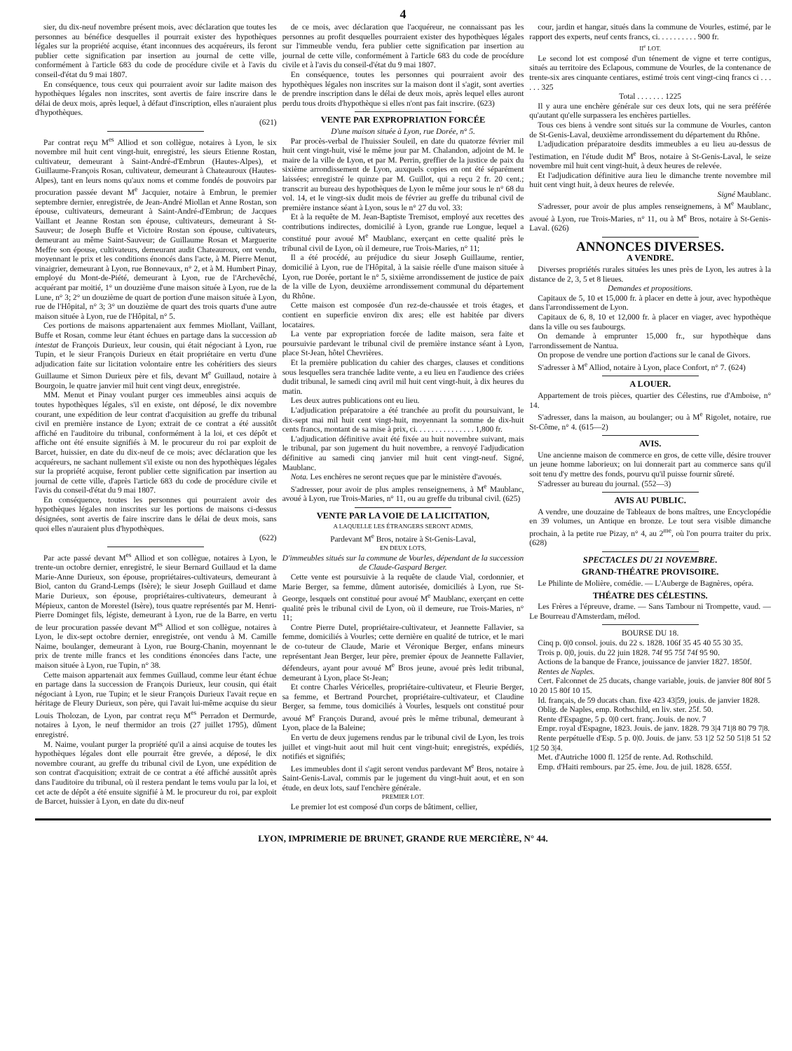4
sier, du dix-neuf novembre présent mois, avec déclaration que toutes les personnes au bénéfice desquelles il pourrait exister des hypothèques légales sur la propriété acquise, étant inconnues des acquéreurs, ils feront publier cette signification par insertion au journal de cette ville, conformément à l'article 683 du code de procédure civile et à l'avis du conseil-d'état du 9 mai 1807.
En conséquence, tous ceux qui pourraient avoir sur ladite maison des hypothèques légales non inscrites, sont avertis de faire inscrire dans le délai de deux mois, après lequel, à défaut d'inscription, elles n'auraient plus d'hypothèques.
(621)
Par contrat reçu M<sup>es</sup> Alliod et son collègue, notaires à Lyon, le six novembre mil huit cent vingt-huit, enregistré, les sieurs Etienne Rostan, cultivateur, demeurant à Saint-André-d'Embrun (Hautes-Alpes), et Guillaume-François Rosan, cultivateur, demeurant à Chateauroux (Hautes-Alpes), tant en leurs noms qu'aux noms et comme fondés de pouvoirs par procuration passée devant M<sup>e</sup> Jacquier, notaire à Embrun, le premier septembre dernier, enregistrée, de Jean-André Miollan et Anne Rostan, son épouse, cultivateurs, demeurant à Saint-André-d'Embrun; de Jacques Vaillant et Jeanne Rostan son épouse, cultivateurs, demeurant à St-Sauveur; de Joseph Buffe et Victoire Rostan son épouse, cultivateurs, demeurant au même Saint-Sauveur; de Guillaume Rosan et Marguerite Meffre son épouse, cultivateurs, demeurant audit Chateauroux, ont vendu, moyennant le prix et les conditions énoncés dans l'acte, à M. Pierre Menut, vinaigrier, demeurant à Lyon, rue Bonnevaux, n° 2, et à M. Humbert Pinay, employé du Mont-de-Piété, demeurant à Lyon, rue de l'Archevêché, acquérant par moitié, 1° un douzième d'une maison située à Lyon, rue de la Lune, n° 3; 2° un douzième de quart de portion d'une maison située à Lyon, rue de l'Hôpital, n° 3; 3° un douzième de quart des trois quarts d'une autre maison située à Lyon, rue de l'Hôpital, n° 5.
Ces portions de maisons appartenaient aux femmes Miollant, Vaillant, Buffe et Rosan, comme leur étant échues en partage dans la succession ab intestat de François Durieux, leur cousin, qui était négociant à Lyon, rue Tupin, et le sieur François Durieux en était propriétaire en vertu d'une adjudication faite sur licitation volontaire entre les cohéritiers des sieurs Guillaume et Simon Durieux père et fils, devant M<sup>e</sup> Guillaud, notaire à Bourgoin, le quatre janvier mil huit cent vingt deux, enregistrée.
MM. Menut et Pinay voulant purger ces immeubles ainsi acquis de toutes hypothèques légales, s'il en existe, ont déposé, le dix novembre courant, une expédition de leur contrat d'acquisition au greffe du tribunal civil en première instance de Lyon; extrait de ce contrat a été aussitôt affiché en l'auditoire du tribunal, conformément à la loi, et ces dépôt et affiche ont été ensuite signifiés à M. le procureur du roi par exploit de Barcet, huissier, en date du dix-neuf de ce mois; avec déclaration que les acquéreurs, ne sachant nullement s'il existe ou non des hypothèques légales sur la propriété acquise, feront publier cette signification par insertion au journal de cette ville, d'après l'article 683 du code de procédure civile et l'avis du conseil-d'état du 9 mai 1807.
En conséquence, toutes les personnes qui pourraient avoir des hypothèques légales non inscrites sur les portions de maisons ci-dessus désignées, sont avertis de faire inscrire dans le délai de deux mois, sans quoi elles n'auraient plus d'hypothèques.
(622)
Par acte passé devant M<sup>es</sup> Alliod et son collègue, notaires à Lyon, le trente-un octobre dernier, enregistré, le sieur Bernard Guillaud et la dame Marie-Anne Durieux, son épouse, propriétaires-cultivateurs, demeurant à Biol, canton du Grand-Lemps (Isère); le sieur Joseph Guillaud et dame Marie Durieux, son épouse, propriétaires-cultivateurs, demeurant à Mépieux, canton de Morestel (Isère), tous quatre représentés par M. Henri-Pierre Dominget fils, légiste, demeurant à Lyon, rue de la Barre, en vertu de leur procuration passée devant M<sup>es</sup> Alliod et son collègue, notaires à Lyon, le dix-sept octobre dernier, enregistrée, ont vendu à M. Camille Naime, boulanger, demeurant à Lyon, rue Bourg-Chanin, moyennant le prix de trente mille francs et les conditions énoncées dans l'acte, une maison située à Lyon, rue Tupin, n° 38.
Cette maison appartenait aux femmes Guillaud, comme leur étant échue en partage dans la succession de François Durieux, leur cousin, qui était négociant à Lyon, rue Tupin; et le sieur François Durieux l'avait reçue en héritage de Fleury Durieux, son père, qui l'avait lui-même acquise du sieur Louis Tholozan, de Lyon, par contrat reçu M<sup>es</sup> Perradon et Dermurde, notaires à Lyon, le neuf thermidor an trois (27 juillet 1795), dûment enregistré.
M. Naime, voulant purger la propriété qu'il a ainsi acquise de toutes les hypothèques légales dont elle pourrait être grevée, a déposé, le dix novembre courant, au greffe du tribunal civil de Lyon, une expédition de son contrat d'acquisition; extrait de ce contrat a été affiché aussitôt après dans l'auditoire du tribunal, où il restera pendant le tems voulu par la loi, et cet acte de dépôt a été ensuite signifié à M. le procureur du roi, par exploit de Barcet, huissier à Lyon, en date du dix-neuf
de ce mois, avec déclaration que l'acquéreur, ne connaissant pas les personnes au profit desquelles pourraient exister des hypothèques légales sur l'immeuble vendu, fera publier cette signification par insertion au journal de cette ville, conformément à l'article 683 du code de procédure civile et à l'avis du conseil-d'état du 9 mai 1807.
En conséquence, toutes les personnes qui pourraient avoir des hypothèques légales non inscrites sur la maison dont il s'agit, sont averties de prendre inscription dans le délai de deux mois, après lequel elles auront perdu tous droits d'hypothèque si elles n'ont pas fait inscrire. (623)
VENTE PAR EXPROPRIATION FORCÉE
D'une maison située à Lyon, rue Dorée, n° 5.
Par procès-verbal de l'huissier Souleil, en date du quatorze février mil huit cent vingt-huit, visé le même jour par M. Chalandon, adjoint de M. le maire de la ville de Lyon, et par M. Perrin, greffier de la justice de paix du sixième arrondissement de Lyon, auxquels copies en ont été séparément laissées; enregistré le quinze par M. Guillot, qui a reçu 2 fr. 20 cent.; transcrit au bureau des hypothèques de Lyon le même jour sous le n° 68 du vol. 14, et le vingt-six dudit mois de février au greffe du tribunal civil de première instance séant à Lyon, sous le n° 27 du vol. 33:
Et à la requête de M. Jean-Baptiste Tremisot, employé aux recettes des contributions indirectes, domicilié à Lyon, grande rue Longue, lequel a constitué pour avoué M<sup>e</sup> Maublanc, exerçant en cette qualité près le tribunal civil de Lyon, où il demeure, rue Trois-Maries, n° 11;
Il a été procédé, au préjudice du sieur Joseph Guillaume, rentier, domicilié à Lyon, rue de l'Hôpital, à la saisie réelle d'une maison située à Lyon, rue Dorée, portant le n° 5, sixième arrondissement de justice de paix de la ville de Lyon, deuxième arrondissement communal du département du Rhône.
Cette maison est composée d'un rez-de-chaussée et trois étages, et contient en superficie environ dix ares; elle est habitée par divers locataires.
La vente par expropriation forcée de ladite maison, sera faite et poursuivie pardevant le tribunal civil de première instance séant à Lyon, place St-Jean, hôtel Chevrières.
Et la première publication du cahier des charges, clauses et conditions sous lesquelles sera tranchée ladite vente, a eu lieu en l'audience des criées dudit tribunal, le samedi cinq avril mil huit cent vingt-huit, à dix heures du matin.
Les deux autres publications ont eu lieu.
L'adjudication préparatoire a été tranchée au profit du poursuivant, le dix-sept mai mil huit cent vingt-huit, moyennant la somme de dix-huit cents francs, montant de sa mise à prix, ci. . . . . . . . . . . . . . . 1,800 fr.
L'adjudication définitive avait été fixée au huit novembre suivant, mais le tribunal, par son jugement du huit novembre, a renvoyé l'adjudication définitive au samedi cinq janvier mil huit cent vingt-neuf. Signé, Maublanc.
Nota. Les enchères ne seront reçues que par le ministère d'avoués.
S'adresser, pour avoir de plus amples renseignemens, à M<sup>e</sup> Maublanc, avoué à Lyon, rue Trois-Maries, n° 11, ou au greffe du tribunal civil. (625)
VENTE PAR LA VOIE DE LA LICITATION,
A LAQUELLE LES ÉTRANGERS SERONT ADMIS,
Pardevant M<sup>e</sup> Bros, notaire à St-Genis-Laval,
EN DEUX LOTS,
D'immeubles situés sur la commune de Vourles, dépendant de la succession de Claude-Gaspard Berger.
Cette vente est poursuivie à la requête de claude Vial, cordonnier, et Marie Berger, sa femme, dûment autorisée, domiciliés à Lyon, rue St-George, lesquels ont constitué pour avoué M<sup>e</sup> Maublanc, exerçant en cette qualité près le tribunal civil de Lyon, où il demeure, rue Trois-Maries, n° 11;
Contre Pierre Dutel, propriétaire-cultivateur, et Jeannette Fallavier, sa femme, domiciliés à Vourles; cette dernière en qualité de tutrice, et le mari de co-tuteur de Claude, Marie et Véronique Berger, enfans mineurs représentant Jean Berger, leur père, premier époux de Jeannette Fallavier, défendeurs, ayant pour avoué M<sup>e</sup> Bros jeune, avoué près ledit tribunal, demeurant à Lyon, place St-Jean;
Et contre Charles Véricelles, propriétaire-cultivateur, et Fleurie Berger, sa femme, et Bertrand Pourchet, propriétaire-cultivateur, et Claudine Berger, sa femme, tous domiciliés à Vourles, lesquels ont constitué pour avoué M<sup>e</sup> François Durand, avoué près le même tribunal, demeurant à Lyon, place de la Baleine;
En vertu de deux jugemens rendus par le tribunal civil de Lyon, les trois juillet et vingt-huit aout mil huit cent vingt-huit; enregistrés, expédiés, notifiés et signifiés;
Les immeubles dont il s'agit seront vendus pardevant M<sup>e</sup> Bros, notaire à Saint-Genis-Laval, commis par le jugement du vingt-huit aout, et en son étude, en deux lots, sauf l'enchère générale.
PREMIER LOT.
Le premier lot est composé d'un corps de bâtiment, cellier,
cour, jardin et hangar, situés dans la commune de Vourles, estimé, par le rapport des experts, neuf cents francs, ci. . . . . . . . . . 900 fr.
II<sup>e</sup> LOT.
Le second lot est composé d'un ténement de vigne et terre contigus, situés au territoire des Eclapous, commune de Vourles, de la contenance de trente-six ares cinquante centiares, estimé trois cent vingt-cinq francs ci . . . . . . 325
Total . . . . . . . 1225
Il y aura une enchère générale sur ces deux lots, qui ne sera préférée qu'autant qu'elle surpassera les enchères partielles.
Tous ces biens à vendre sont situés sur la commune de Vourles, canton de St-Genis-Laval, deuxième arrondissement du département du Rhône.
L'adjudication préparatoire desdits immeubles a eu lieu au-dessus de l'estimation, en l'étude dudit M<sup>e</sup> Bros, notaire à St-Genis-Laval, le seize novembre mil huit cent vingt-huit, à deux heures de relevée.
Et l'adjudication définitive aura lieu le dimanche trente novembre mil huit cent vingt huit, à deux heures de relevée.
Signé Maublanc.
S'adresser, pour avoir de plus amples renseignemens, à M<sup>e</sup> Maublanc, avoué à Lyon, rue Trois-Maries, n° 11, ou à M<sup>e</sup> Bros, notaire à St-Genis-Laval. (626)
ANNONCES DIVERSES.
A VENDRE.
Diverses propriétés rurales situées les unes près de Lyon, les autres à la distance de 2, 3, 5 et 8 lieues.
Demandes et propositions.
Capitaux de 5, 10 et 15,000 fr. à placer en dette à jour, avec hypothèque dans l'arrondissement de Lyon.
Capitaux de 6, 8, 10 et 12,000 fr. à placer en viager, avec hypothèque dans la ville ou ses faubourgs.
On demande à emprunter 15,000 fr., sur hypothèque dans l'arrondissement de Nantua.
On propose de vendre une portion d'actions sur le canal de Givors.
S'adresser à M<sup>e</sup> Alliod, notaire à Lyon, place Confort, n° 7. (624)
A LOUER.
Appartement de trois pièces, quartier des Célestins, rue d'Amboise, n° 14.
S'adresser, dans la maison, au boulanger; ou à M<sup>e</sup> Rigolet, notaire, rue St-Côme, n° 4. (615—2)
AVIS.
Une ancienne maison de commerce en gros, de cette ville, désire trouver un jeune homme laborieux; on lui donnerait part au commerce sans qu'il soit tenu d'y mettre des fonds, pourvu qu'il puisse fournir sûreté.
S'adresser au bureau du journal. (552—3)
AVIS AU PUBLIC.
A vendre, une douzaine de Tableaux de bons maîtres, une Encyclopédie en 39 volumes, un Antique en bronze. Le tout sera visible dimanche prochain, à la petite rue Pizay, n° 4, au 2<sup>me</sup>, où l'on pourra traiter du prix. (628)
SPECTACLES DU 21 NOVEMBRE.
GRAND-THÉATRE PROVISOIRE.
Le Philinte de Molière, comédie. — L'Auberge de Bagnères, opéra.
THÉATRE DES CÉLESTINS.
Les Frères a l'épreuve, drame. — Sans Tambour ni Trompette, vaud. — Le Bourreau d'Amsterdam, mélod.
BOURSE DU 18.
Cinq p. 0|0 consol. jouis. du 22 s. 1828. 106f 35 45 40 55 30 35.
Trois p. 0|0, jouis. du 22 juin 1828. 74f 95 75f 74f 95 90.
Actions de la banque de France, jouissance de janvier 1827. 1850f.
Rentes de Naples.
Cert. Falconnet de 25 ducats, change variable, jouis. de janvier 80f 80f 5 10 20 15 80f 10 15.
Id. français, de 59 ducats chan. fixe 423 43|59, jouis. de janvier 1828.
Oblig. de Naples, emp. Rothschild, en liv. ster. 25f. 50.
Rente d'Espagne, 5 p. 0|0 cert. franç. Jouis. de nov. 7
Empr. royal d'Espagne, 1823. Jouis. de janv. 1828. 79 3|4 71|8 80 79 7|8.
Rente perpétuelle d'Esp. 5 p. 0|0. Jouis. de janv. 53 1|2 52 50 51|8 51 52 1|2 50 3|4.
Met. d'Autriche 1000 fl. 125f de rente. Ad. Rothschild.
Emp. d'Haiti rembours. par 25. ème. Jou. de juil. 1828. 655f.
LYON, IMPRIMERIE DE BRUNET, GRANDE RUE MERCIÈRE, N° 44.